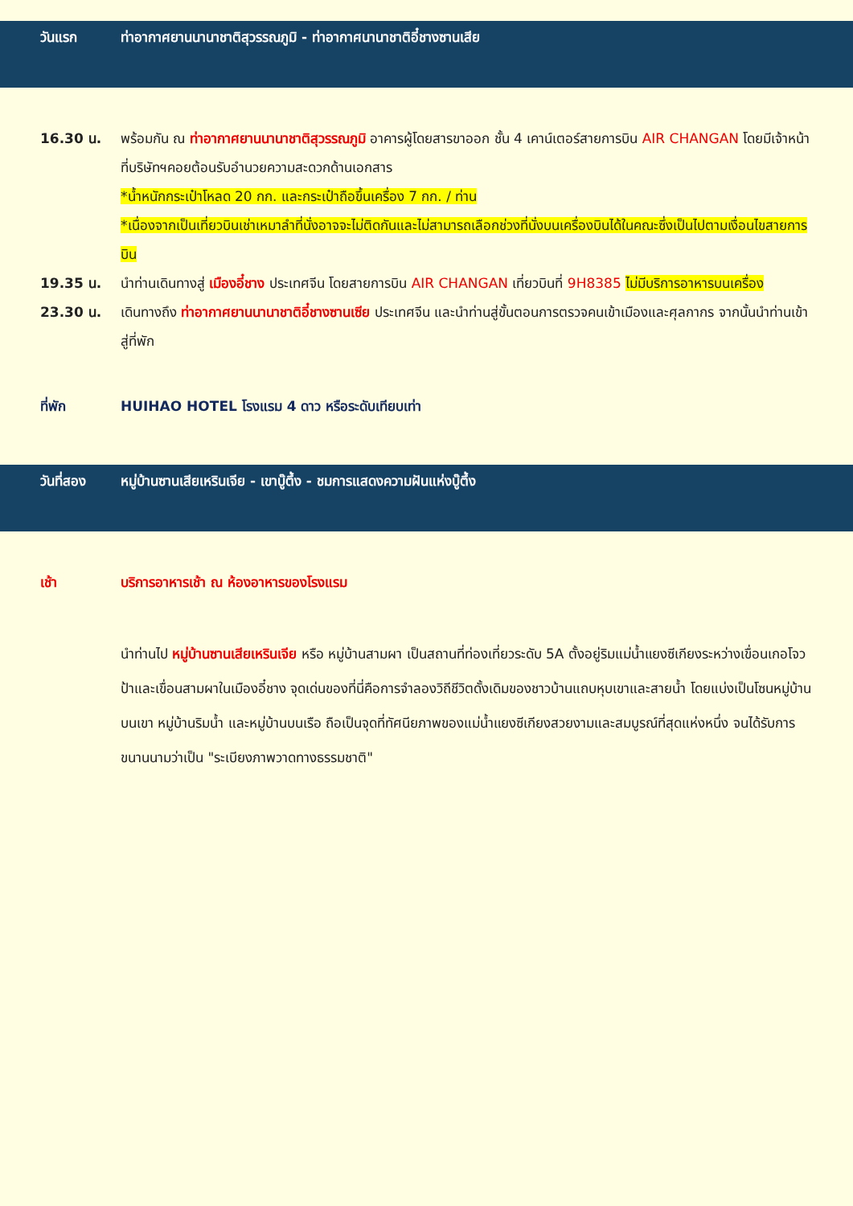วันแรก ท่าอากาศยานนานาชาติสุวรรณภูมิ - ท่าอากาศนานาชาติอี๋ชางซานเสีย
16.30 น. พร้อมกัน ณ ท่าอากาศยานนานาชาติสุวรรณภูมิ อาคารผู้โดยสารขาออก ชั้น 4 เคาน์เตอร์สายการบิน AIR CHANGAN โดยมีเจ้าหน้าที่บริษัทฯคอยต้อนรับอำนวยความสะดวกด้านเอกสาร
*น้ำหนักกระเป๋าโหลด 20 กก. และกระเป๋าถือขึ้นเครื่อง 7 กก. / ท่าน
*เนื่องจากเป็นเที่ยวบินเช่าเหมาลำที่นั่งอาจจะไม่ติดกันและไม่สามารถเลือกช่วงที่นั่งบนเครื่องบินได้ในคณะซึ่งเป็นไปตามเงื่อนไขสายการบิน
19.35 น. นำท่านเดินทางสู่ เมืองอี๋ชาง ประเทศจีน โดยสายการบิน AIR CHANGAN เที่ยวบินที่ 9H8385 ไม่มีบริการอาหารบนเครื่อง
23.30 น. เดินทางถึง ท่าอากาศยานนานาชาติอี๋ชางซานเซีย ประเทศจีน และนำท่านสู่ขั้นตอนการตรวจคนเข้าเมืองและศุลกากร จากนั้นนำท่านเข้าสู่ที่พัก
ที่พัก HUIHAO HOTEL โรงแรม 4 ดาว หรือระดับเทียบเท่า
วันที่สอง หมู่บ้านซานเสียเหรินเจีย - เขาบู๊ตึ้ง - ชมการแสดงความฝันแห่งบู๊ตึ้ง
เช้า บริการอาหารเช้า ณ ห้องอาหารของโรงแรม
นำท่านไป หมู่บ้านซานเสียเหรินเจีย หรือ หมู่บ้านสามผา เป็นสถานที่ท่องเที่ยวระดับ 5A ตั้งอยู่ริมแม่น้ำแยงซีเกียงระหว่างเขื่อนเกอโจวป้าและเขื่อนสามผาในเมืองอี๋ชาง จุดเด่นของที่นี่คือการจำลองวิถีชีวิตดั้งเดิมของชาวบ้านแถบหุบเขาและสายน้ำ โดยแบ่งเป็นโซนหมู่บ้านบนเขา หมู่บ้านริมน้ำ และหมู่บ้านบนเรือ ถือเป็นจุดที่ทัศนียภาพของแม่น้ำแยงซีเกียงสวยงามและสมบูรณ์ที่สุดแห่งหนึ่ง จนได้รับการขนานนามว่าเป็น "ระเบียงภาพวาดทางธรรมชาติ"